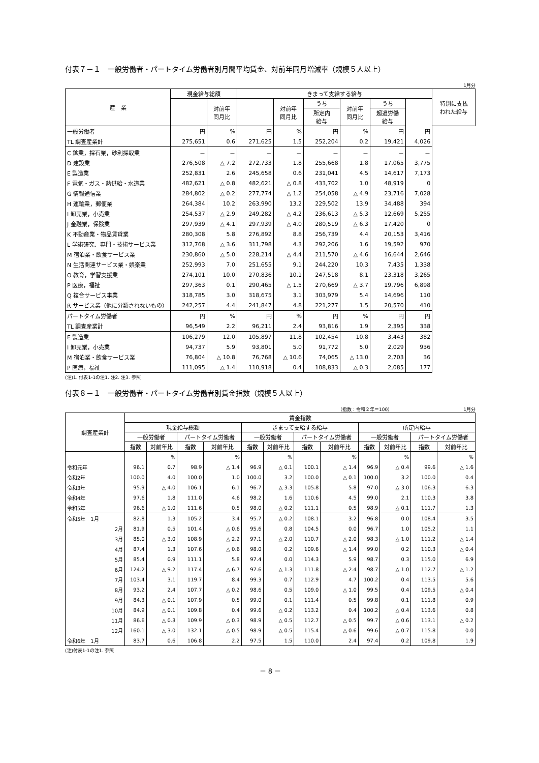付表７－１　一般労働者・パートタイム労働者別月間平均賃金、対前年同月増減率（規模５人以上）
1月分
| 産 業 | 現金給与総額 | | きまって支給する給与 | | | | | | 特別に支払 われた給与 |
| --- | --- | --- | --- | --- | --- | --- | --- | --- | --- |
| | | 対前年 同月比 | | 対前年 同月比 | うち | 対前年 同月比 | うち | | |
| | | | | | 所定内 給与 | | 超過労働 給与 | | |
| 一般労働者 | 円 | % | 円 | % | 円 | % | 円 | 円 | |
| TL 調査産業計 | 275,651 | 0.6 | 271,625 | 1.5 | 252,204 | 0.2 | 19,421 | 4,026 | |
| C 鉱業，採石業，砂利採取業 | － | － | － | － | － | － | － | － | |
| D 建設業 | 276,508 | △ 7.2 | 272,733 | 1.8 | 255,668 | 1.8 | 17,065 | 3,775 | |
| E 製造業 | 252,831 | 2.6 | 245,658 | 0.6 | 231,041 | 4.5 | 14,617 | 7,173 | |
| F 電気・ガス・熱供給・水道業 | 482,621 | △ 0.8 | 482,621 | △ 0.8 | 433,702 | 1.0 | 48,919 | 0 | |
| G 情報通信業 | 284,802 | △ 0.2 | 277,774 | △ 1.2 | 254,058 | △ 4.9 | 23,716 | 7,028 | |
| H 運輸業，郵便業 | 264,384 | 10.2 | 263,990 | 13.2 | 229,502 | 13.9 | 34,488 | 394 | |
| I 卸売業，小売業 | 254,537 | △ 2.9 | 249,282 | △ 4.2 | 236,613 | △ 5.3 | 12,669 | 5,255 | |
| J 金融業，保険業 | 297,939 | △ 4.1 | 297,939 | △ 4.0 | 280,519 | △ 6.3 | 17,420 | 0 | |
| K 不動産業・物品賃貸業 | 280,308 | 5.8 | 276,892 | 8.8 | 256,739 | 4.4 | 20,153 | 3,416 | |
| L 学術研究、専門・技術サービス業 | 312,768 | △ 3.6 | 311,798 | 4.3 | 292,206 | 1.6 | 19,592 | 970 | |
| M 宿泊業・飲食サービス業 | 230,860 | △ 5.0 | 228,214 | △ 4.4 | 211,570 | △ 4.6 | 16,644 | 2,646 | |
| N 生活関連サービス業・娯楽業 | 252,993 | 7.0 | 251,655 | 9.1 | 244,220 | 10.3 | 7,435 | 1,338 | |
| O 教育，学習支援業 | 274,101 | 10.0 | 270,836 | 10.1 | 247,518 | 8.1 | 23,318 | 3,265 | |
| P 医療，福祉 | 297,363 | 0.1 | 290,465 | △ 1.5 | 270,669 | △ 3.7 | 19,796 | 6,898 | |
| Q 複合サービス事業 | 318,785 | 3.0 | 318,675 | 3.1 | 303,979 | 5.4 | 14,696 | 110 | |
| R サービス業（他に分類されないもの） | 242,257 | 4.4 | 241,847 | 4.8 | 221,277 | 1.5 | 20,570 | 410 | |
| パートタイム労働者 | 円 | % | 円 | % | 円 | % | 円 | 円 | |
| TL 調査産業計 | 96,549 | 2.2 | 96,211 | 2.4 | 93,816 | 1.9 | 2,395 | 338 | |
| E 製造業 | 106,279 | 12.0 | 105,897 | 11.8 | 102,454 | 10.8 | 3,443 | 382 | |
| I 卸売業，小売業 | 94,737 | 5.9 | 93,801 | 5.0 | 91,772 | 5.0 | 2,029 | 936 | |
| M 宿泊業・飲食サービス業 | 76,804 | △ 10.8 | 76,768 | △ 10.6 | 74,065 | △ 13.0 | 2,703 | 36 | |
| P 医療，福祉 | 111,095 | △ 1.4 | 110,918 | 0.4 | 108,833 | △ 0.3 | 2,085 | 177 | |
(注)1. 付表1-1の注1. 注2. 注3. 参照
付表８－１　一般労働者・パートタイム労働者別賃金指数（規模５人以上）
（指数：令和２年＝100）　　　　　　　　　　　　　　　　1月分
| 調査産業計 | 賃金指数 | | | | | | | | | | | |
| --- | --- | --- | --- | --- | --- | --- | --- | --- | --- | --- | --- | --- |
| | 現金給与総額 | | | | きまって支給する給与 | | | | 所定内給与 | | | |
| | 一般労働者 | | パートタイム労働者 | | 一般労働者 | | パートタイム労働者 | | 一般労働者 | | パートタイム労働者 | |
| | 指数 | 対前年比 | 指数 | 対前年比 | 指数 | 対前年比 | 指数 | 対前年比 | 指数 | 対前年比 | 指数 | 対前年比 |
| | | % | | % | | % | | % | | % | | % |
| 令和元年 | 96.1 | 0.7 | 98.9 | △ 1.4 | 96.9 | △ 0.1 | 100.1 | △ 1.4 | 96.9 | △ 0.4 | 99.6 | △ 1.6 |
| 令和2年 | 100.0 | 4.0 | 100.0 | 1.0 | 100.0 | 3.2 | 100.0 | △ 0.1 | 100.0 | 3.2 | 100.0 | 0.4 |
| 令和3年 | 95.9 | △ 4.0 | 106.1 | 6.1 | 96.7 | △ 3.3 | 105.8 | 5.8 | 97.0 | △ 3.0 | 106.3 | 6.3 |
| 令和4年 | 97.6 | 1.8 | 111.0 | 4.6 | 98.2 | 1.6 | 110.6 | 4.5 | 99.0 | 2.1 | 110.3 | 3.8 |
| 令和5年 | 96.6 | △ 1.0 | 111.6 | 0.5 | 98.0 | △ 0.2 | 111.1 | 0.5 | 98.9 | △ 0.1 | 111.7 | 1.3 |
| 令和5年 1月 | 82.8 | 1.3 | 105.2 | 3.4 | 95.7 | △ 0.2 | 108.1 | 3.2 | 96.8 | 0.0 | 108.4 | 3.5 |
| 2月 | 81.9 | 0.5 | 101.4 | △ 0.6 | 95.6 | 0.8 | 104.5 | 0.0 | 96.7 | 1.0 | 105.2 | 1.1 |
| 3月 | 85.0 | △ 3.0 | 108.9 | △ 2.2 | 97.1 | △ 2.0 | 110.7 | △ 2.0 | 98.3 | △ 1.0 | 111.2 | △ 1.4 |
| 4月 | 87.4 | 1.3 | 107.6 | △ 0.6 | 98.0 | 0.2 | 109.6 | △ 1.4 | 99.0 | 0.2 | 110.3 | △ 0.4 |
| 5月 | 85.4 | 0.9 | 111.1 | 5.8 | 97.4 | 0.0 | 114.3 | 5.9 | 98.7 | 0.3 | 115.0 | 6.9 |
| 6月 | 124.2 | △ 9.2 | 117.4 | △ 6.7 | 97.6 | △ 1.3 | 111.8 | △ 2.4 | 98.7 | △ 1.0 | 112.7 | △ 1.2 |
| 7月 | 103.4 | 3.1 | 119.7 | 8.4 | 99.3 | 0.7 | 112.9 | 4.7 | 100.2 | 0.4 | 113.5 | 5.6 |
| 8月 | 93.2 | 2.4 | 107.7 | △ 0.2 | 98.6 | 0.5 | 109.0 | △ 1.0 | 99.5 | 0.4 | 109.5 | △ 0.4 |
| 9月 | 84.3 | △ 0.1 | 107.9 | 0.5 | 99.0 | 0.1 | 111.4 | 0.5 | 99.8 | 0.1 | 111.8 | 0.9 |
| 10月 | 84.9 | △ 0.1 | 109.8 | 0.4 | 99.6 | △ 0.2 | 113.2 | 0.4 | 100.2 | △ 0.4 | 113.6 | 0.8 |
| 11月 | 86.6 | △ 0.3 | 109.9 | △ 0.3 | 98.9 | △ 0.5 | 112.7 | △ 0.5 | 99.7 | △ 0.6 | 113.1 | △ 0.2 |
| 12月 | 160.1 | △ 3.0 | 132.1 | △ 0.5 | 98.9 | △ 0.5 | 115.4 | △ 0.6 | 99.6 | △ 0.7 | 115.8 | 0.0 |
| 令和6年 1月 | 83.7 | 0.6 | 106.8 | 2.2 | 97.5 | 1.5 | 110.0 | 2.4 | 97.4 | 0.2 | 109.8 | 1.9 |
(注)付表1-1の注1. 参照
－ 8 －